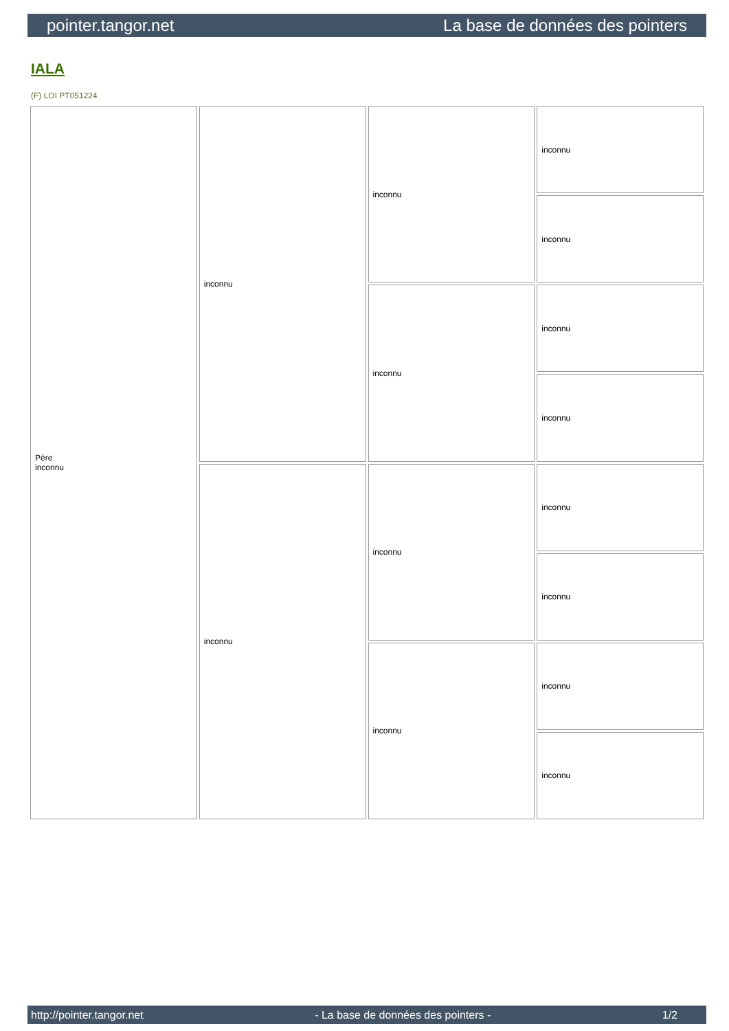pointer.tangor.net La base de données des pointers
IALA
(F) LOI PT051224
| Père inconnu | inconnu | inconnu | inconnu |
| | | | inconnu |
| | | inconnu | inconnu |
| | | | inconnu |
| | inconnu | inconnu | inconnu |
| | | | inconnu |
| | | inconnu | inconnu |
| | | | inconnu |
http://pointer.tangor.net - La base de données des pointers - 1/2